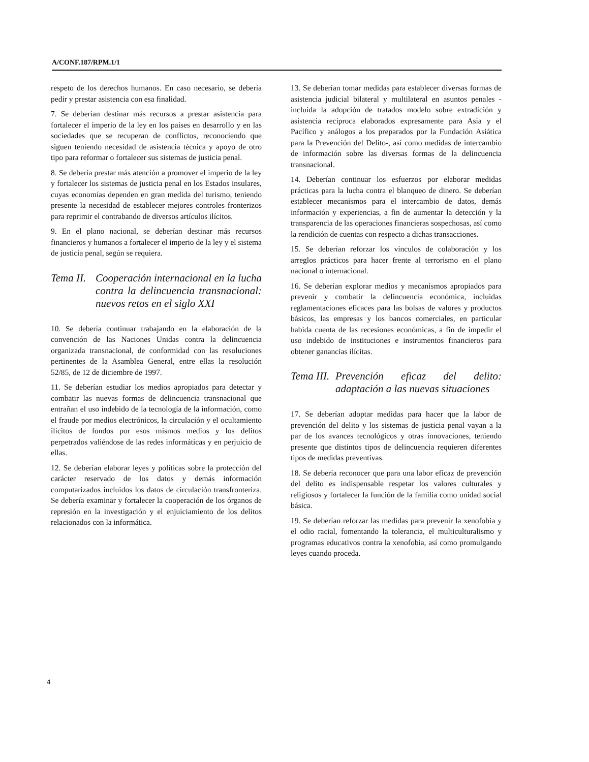A/CONF.187/RPM.1/1
respeto de los derechos humanos. En caso necesario, se debería pedir y prestar asistencia con esa finalidad.
7. Se deberían destinar más recursos a prestar asistencia para fortalecer el imperio de la ley en los países en desarrollo y en las sociedades que se recuperan de conflictos, reconociendo que siguen teniendo necesidad de asistencia técnica y apoyo de otro tipo para reformar o fortalecer sus sistemas de justicia penal.
8. Se debería prestar más atención a promover el imperio de la ley y fortalecer los sistemas de justicia penal en los Estados insulares, cuyas economías dependen en gran medida del turismo, teniendo presente la necesidad de establecer mejores controles fronterizos para reprimir el contrabando de diversos artículos ilícitos.
9. En el plano nacional, se deberían destinar más recursos financieros y humanos a fortalecer el imperio de la ley y el sistema de justicia penal, según se requiera.
Tema II. Cooperación internacional en la lucha contra la delincuencia transnacional: nuevos retos en el siglo XXI
10. Se debería continuar trabajando en la elaboración de la convención de las Naciones Unidas contra la delincuencia organizada transnacional, de conformidad con las resoluciones pertinentes de la Asamblea General, entre ellas la resolución 52/85, de 12 de diciembre de 1997.
11. Se deberían estudiar los medios apropiados para detectar y combatir las nuevas formas de delincuencia transnacional que entrañan el uso indebido de la tecnología de la información, como el fraude por medios electrónicos, la circulación y el ocultamiento ilícitos de fondos por esos mismos medios y los delitos perpetrados valiéndose de las redes informáticas y en perjuicio de ellas.
12. Se deberían elaborar leyes y políticas sobre la protección del carácter reservado de los datos y demás información computarizados incluidos los datos de circulación transfronteriza. Se debería examinar y fortalecer la cooperación de los órganos de represión en la investigación y el enjuiciamiento de los delitos relacionados con la informática.
13. Se deberían tomar medidas para establecer diversas formas de asistencia judicial bilateral y multilateral en asuntos penales -incluida la adopción de tratados modelo sobre extradición y asistencia recíproca elaborados expresamente para Asia y el Pacífico y análogos a los preparados por la Fundación Asiática para la Prevención del Delito-, así como medidas de intercambio de información sobre las diversas formas de la delincuencia transnacional.
14. Deberían continuar los esfuerzos por elaborar medidas prácticas para la lucha contra el blanqueo de dinero. Se deberían establecer mecanismos para el intercambio de datos, demás información y experiencias, a fin de aumentar la detección y la transparencia de las operaciones financieras sospechosas, así como la rendición de cuentas con respecto a dichas transacciones.
15. Se deberían reforzar los vínculos de colaboración y los arreglos prácticos para hacer frente al terrorismo en el plano nacional o internacional.
16. Se deberían explorar medios y mecanismos apropiados para prevenir y combatir la delincuencia económica, incluidas reglamentaciones eficaces para las bolsas de valores y productos básicos, las empresas y los bancos comerciales, en particular habida cuenta de las recesiones económicas, a fin de impedir el uso indebido de instituciones e instrumentos financieros para obtener ganancias ilícitas.
Tema III. Prevención eficaz del delito: adaptación a las nuevas situaciones
17. Se deberían adoptar medidas para hacer que la labor de prevención del delito y los sistemas de justicia penal vayan a la par de los avances tecnológicos y otras innovaciones, teniendo presente que distintos tipos de delincuencia requieren diferentes tipos de medidas preventivas.
18. Se debería reconocer que para una labor eficaz de prevención del delito es indispensable respetar los valores culturales y religiosos y fortalecer la función de la familia como unidad social básica.
19. Se deberían reforzar las medidas para prevenir la xenofobia y el odio racial, fomentando la tolerancia, el multiculturalismo y programas educativos contra la xenofobia, así como promulgando leyes cuando proceda.
4